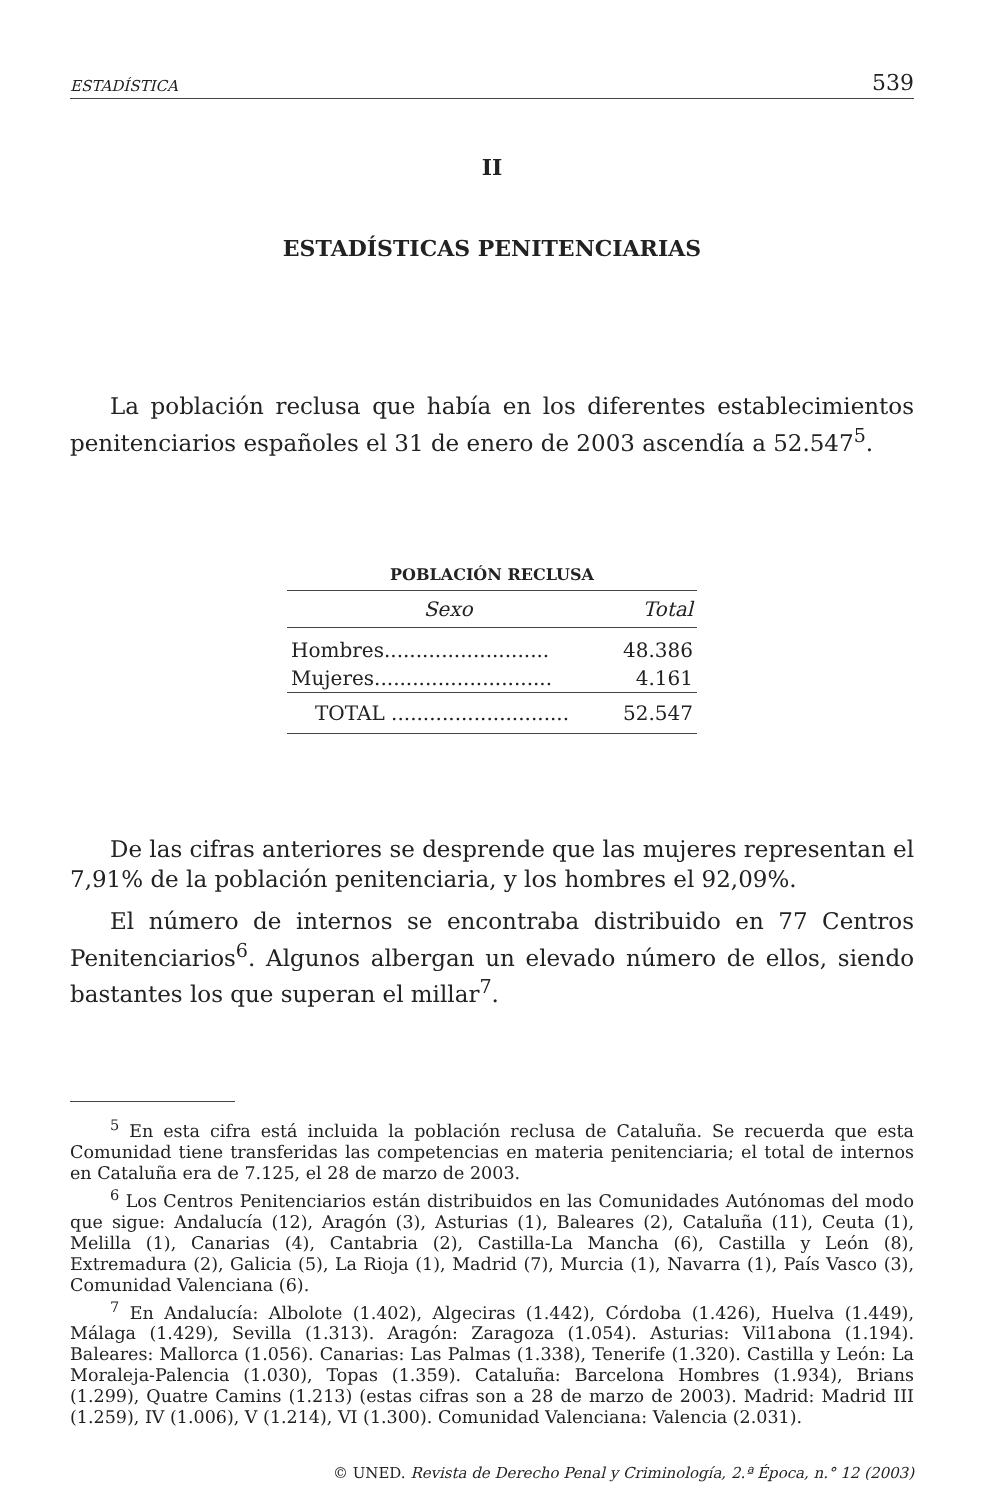ESTADÍSTICA 539
II
ESTADÍSTICAS PENITENCIARIAS
La población reclusa que había en los diferentes establecimientos penitenciarios españoles el 31 de enero de 2003 ascendía a 52.547<sup>5</sup>.
POBLACIÓN RECLUSA
| Sexo | Total |
| --- | --- |
| Hombres.......................... | 48.386 |
| Mujeres............................ | 4.161 |
| TOTAL ............................ | 52.547 |
De las cifras anteriores se desprende que las mujeres representan el 7,91% de la población penitenciaria, y los hombres el 92,09%.
El número de internos se encontraba distribuido en 77 Centros Penitenciarios<sup>6</sup>. Algunos albergan un elevado número de ellos, siendo bastantes los que superan el millar<sup>7</sup>.
<sup>5</sup> En esta cifra está incluida la población reclusa de Cataluña. Se recuerda que esta Comunidad tiene transferidas las competencias en materia penitenciaria; el total de internos en Cataluña era de 7.125, el 28 de marzo de 2003.
<sup>6</sup> Los Centros Penitenciarios están distribuidos en las Comunidades Autónomas del modo que sigue: Andalucía (12), Aragón (3), Asturias (1), Baleares (2), Cataluña (11), Ceuta (1), Melilla (1), Canarias (4), Cantabria (2), Castilla-La Mancha (6), Castilla y León (8), Extremadura (2), Galicia (5), La Rioja (1), Madrid (7), Murcia (1), Navarra (1), País Vasco (3), Comunidad Valenciana (6).
<sup>7</sup> En Andalucía: Albolote (1.402), Algeciras (1.442), Córdoba (1.426), Huelva (1.449), Málaga (1.429), Sevilla (1.313). Aragón: Zaragoza (1.054). Asturias: Vil1abona (1.194). Baleares: Mallorca (1.056). Canarias: Las Palmas (1.338), Tenerife (1.320). Castilla y León: La Moraleja-Palencia (1.030), Topas (1.359). Cataluña: Barcelona Hombres (1.934), Brians (1.299), Quatre Camins (1.213) (estas cifras son a 28 de marzo de 2003). Madrid: Madrid III (1.259), IV (1.006), V (1.214), VI (1.300). Comunidad Valenciana: Valencia (2.031).
© UNED. Revista de Derecho Penal y Criminología, 2.ª Época, n.° 12 (2003)